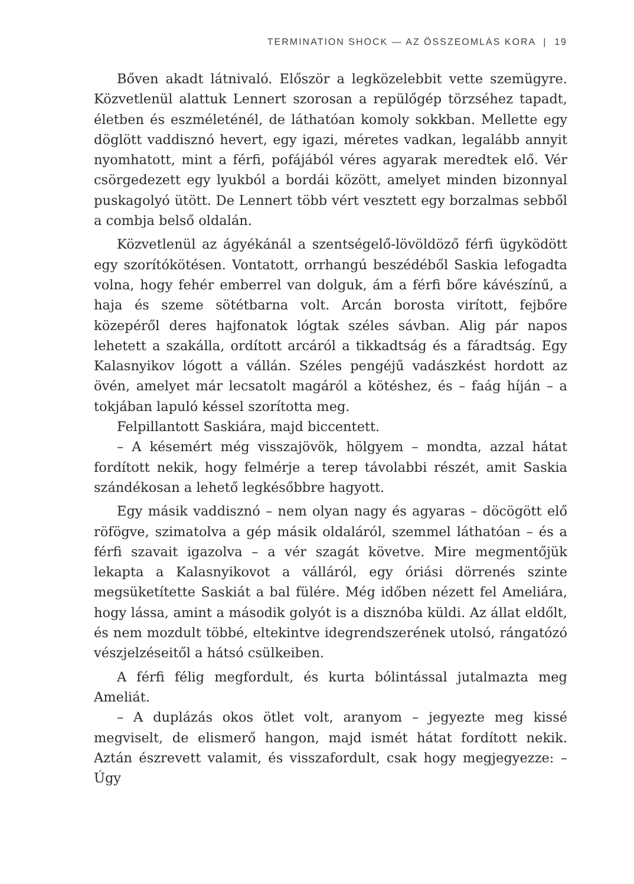TERMINATION SHOCK — AZ ÖSSZEOMLÁS KORA | 19
Bőven akadt látnivaló. Először a legközelebbit vette szemügyre. Közvetlenül alattuk Lennert szorosan a repülőgép törzséhez tapadt, életben és eszméleténél, de láthatóan komoly sokkban. Mellette egy döglött vaddisznó hevert, egy igazi, méretes vadkan, legalább annyit nyomhatott, mint a férfi, pofájából véres agyarak meredtek elő. Vér csörgedezett egy lyukból a bordái között, amelyet minden bizonnyal puskagolyó ütött. De Lennert több vért vesztett egy borzalmas sebből a combja belső oldalán.
Közvetlenül az ágyékánál a szentségelő-lövöldöző férfi ügyködött egy szorítókötésen. Vontatott, orrhangú beszédéből Saskia lefogadta volna, hogy fehér emberrel van dolguk, ám a férfi bőre kávészínű, a haja és szeme sötétbarna volt. Arcán borosta virított, fejbőre közepéről deres hajfonatok lógtak széles sávban. Alig pár napos lehetett a szakálla, ordított arcáról a tikkadtság és a fáradtság. Egy Kalasnyikov lógott a vállán. Széles pengéjű vadászkést hordott az övén, amelyet már lecsatolt magáról a kötéshez, és – faág híján – a tokjában lapuló késsel szorította meg.
Felpillantott Saskiára, majd biccentett.
– A késemért még visszajövök, hölgyem – mondta, azzal hátat fordított nekik, hogy felmérje a terep távolabbi részét, amit Saskia szándékosan a lehető legkésőbbre hagyott.
Egy másik vaddisznó – nem olyan nagy és agyaras – döcögött elő röfögve, szimatolva a gép másik oldaláról, szemmel láthatóan – és a férfi szavait igazolva – a vér szagát követve. Mire megmentőjük lekapta a Kalasnyikovot a válláról, egy óriási dörrenés szinte megsüketítette Saskiát a bal fülére. Még időben nézett fel Ameliára, hogy lássa, amint a második golyót is a disznóba küldi. Az állat eldőlt, és nem mozdult többé, eltekintve idegrendszerének utolsó, rángatózó vészjelzéseitől a hátsó csülkeiben.
A férfi félig megfordult, és kurta bólintással jutalmazta meg Ameliát.
– A duplázás okos ötlet volt, aranyom – jegyezte meg kissé megviselt, de elismerő hangon, majd ismét hátat fordított nekik. Aztán észrevett valamit, és visszafordult, csak hogy megjegyezze: – Úgy